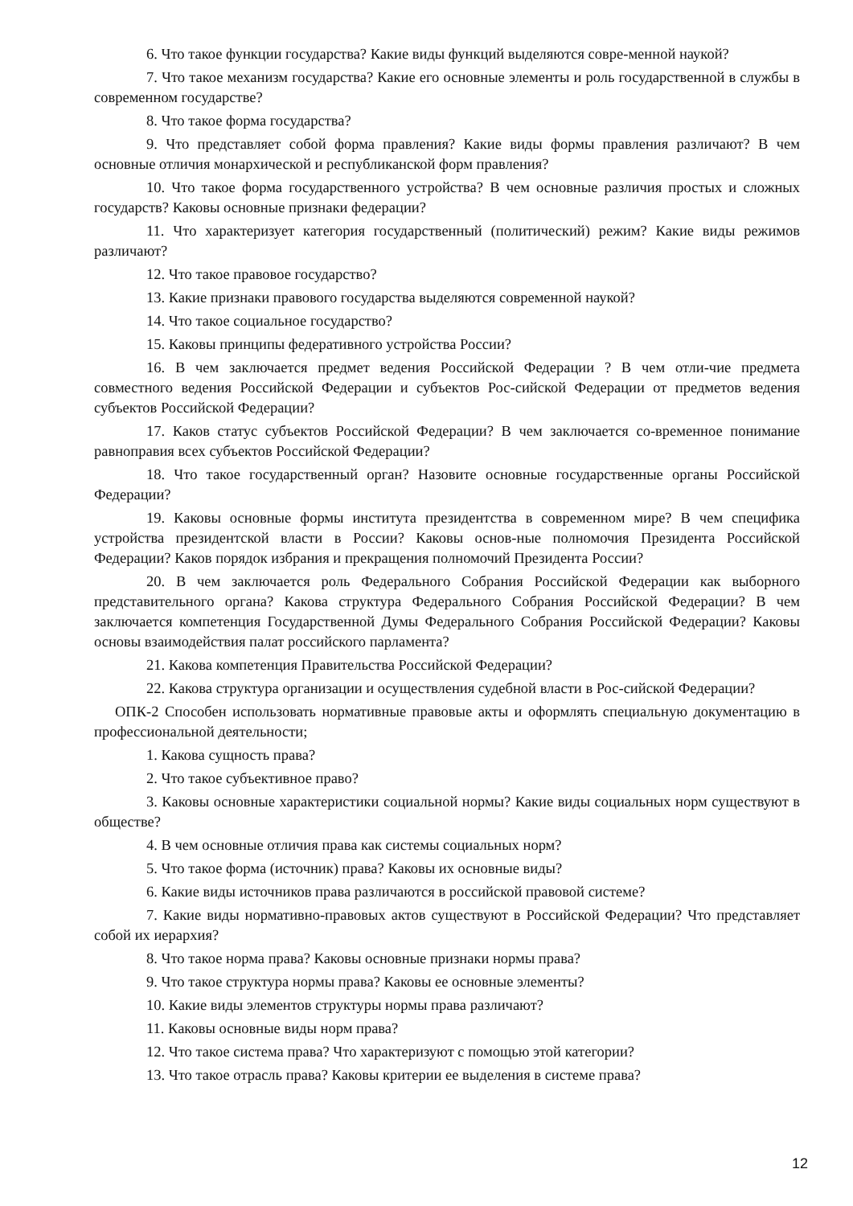6. Что такое функции государства? Какие виды функций выделяются совре-менной наукой?
7. Что такое механизм государства? Какие его основные элементы и роль государственной в службы в современном государстве?
8. Что такое форма государства?
9. Что представляет собой форма правления? Какие виды формы правления различают? В чем основные отличия монархической и республиканской форм правления?
10. Что такое форма государственного устройства? В чем основные различия простых и сложных государств? Каковы основные признаки федерации?
11. Что характеризует категория государственный (политический) режим? Какие виды режимов различают?
12. Что такое правовое государство?
13. Какие признаки правового государства выделяются современной наукой?
14. Что такое социальное государство?
15. Каковы принципы федеративного устройства России?
16. В чем заключается предмет ведения Российской Федерации ? В чем отли-чие предмета совместного ведения Российской Федерации и субъектов Рос-сийской Федерации от предметов ведения субъектов Российской Федерации?
17. Каков статус субъектов Российской Федерации? В чем заключается со-временное понимание равноправия всех субъектов Российской Федерации?
18. Что такое государственный орган? Назовите основные государственные органы Российской Федерации?
19. Каковы основные формы института президентства в современном мире? В чем специфика устройства президентской власти в России? Каковы основ-ные полномочия Президента Российской Федерации? Каков порядок избрания и прекращения полномочий Президента России?
20. В чем заключается роль Федерального Собрания Российской Федерации как выборного представительного органа? Какова структура Федерального Собрания Российской Федерации? В чем заключается компетенция Государственной Думы Федерального Собрания Российской Федерации? Каковы основы взаимодействия палат российского парламента?
21. Какова компетенция Правительства Российской Федерации?
22. Какова структура организации и осуществления судебной власти в Рос-сийской Федерации?
ОПК-2 Способен использовать нормативные правовые акты и оформлять специальную документацию в профессиональной деятельности;
1. Какова сущность права?
2. Что такое субъективное право?
3. Каковы основные характеристики социальной нормы? Какие виды социальных норм существуют в обществе?
4. В чем основные отличия права как системы социальных норм?
5. Что такое форма (источник) права? Каковы их основные виды?
6. Какие виды источников права различаются в российской правовой системе?
7. Какие виды нормативно-правовых актов существуют в Российской Федерации? Что представляет собой их иерархия?
8. Что такое норма права? Каковы основные признаки нормы права?
9. Что такое структура нормы права? Каковы ее основные элементы?
10. Какие виды элементов структуры нормы права различают?
11. Каковы основные виды норм права?
12. Что такое система права? Что характеризуют с помощью этой категории?
13. Что такое отрасль права? Каковы критерии ее выделения в системе права?
12